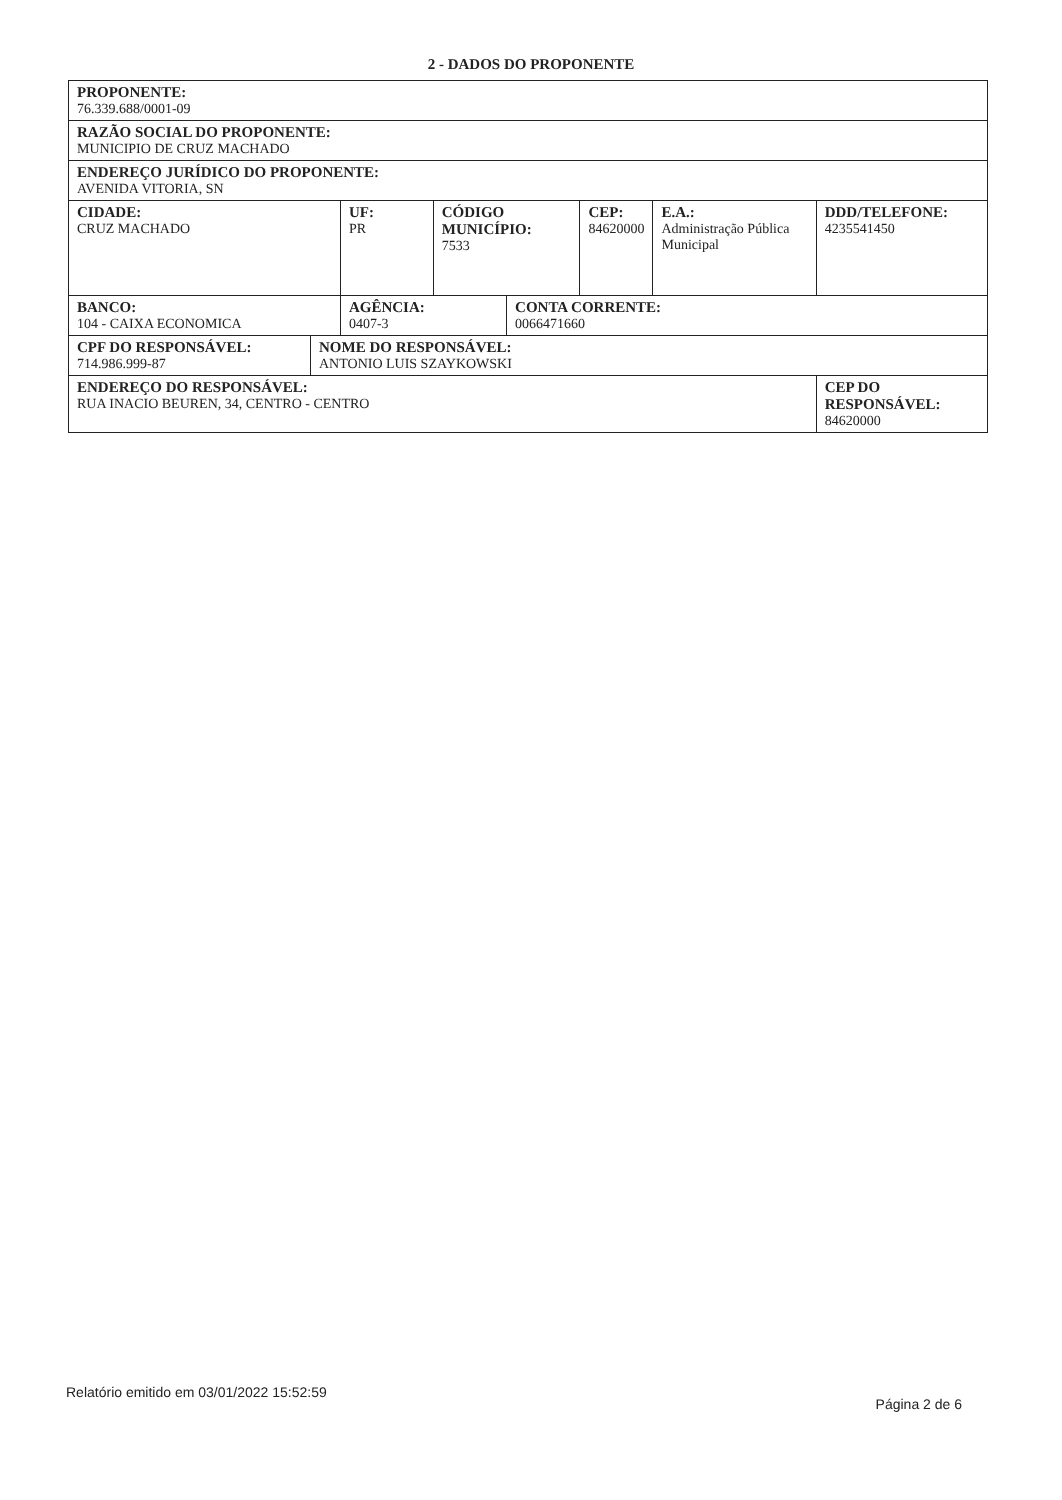2 - DADOS DO PROPONENTE
| PROPONENTE: 76.339.688/0001-09 | | | | | | | |
| RAZÃO SOCIAL DO PROPONENTE: MUNICIPIO DE CRUZ MACHADO | | | | | | | |
| ENDEREÇO JURÍDICO DO PROPONENTE: AVENIDA VITORIA, SN | | | | | | | |
| CIDADE: CRUZ MACHADO | | UF: PR | CÓDIGO MUNICÍPIO: 7533 | | CEP: 84620000 | E.A.: Administração Pública Municipal | DDD/TELEFONE: 4235541450 |
| BANCO: 104 - CAIXA ECONOMICA | | AGÊNCIA: 0407-3 | | CONTA CORRENTE: 0066471660 | | | |
| CPF DO RESPONSÁVEL: 714.986.999-87 | NOME DO RESPONSÁVEL: ANTONIO LUIS SZAYKOWSKI | | | | | | |
| ENDEREÇO DO RESPONSÁVEL: RUA INACIO BEUREN, 34, CENTRO - CENTRO | | | | | | | CEP DO RESPONSÁVEL: 84620000 |
Relatório emitido em 03/01/2022 15:52:59 Página 2 de 6